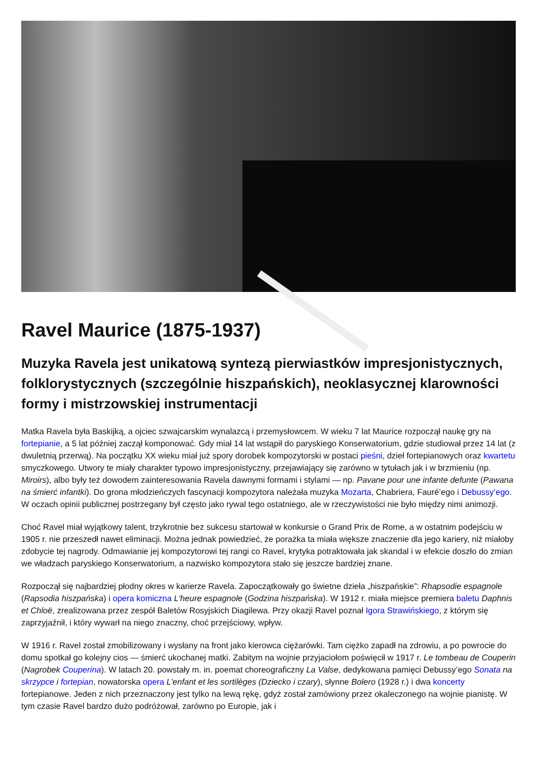Ravel Maurice (1875-1937)
Muzyka Ravela jest unikatową syntezą pierwiastków impresjonistycznych, folklorystycznych (szczególnie hiszpańskich), neoklasycznej klarowności formy i mistrzowskiej instrumentacji
Matka Ravela była Baskijką, a ojciec szwajcarskim wynalazcą i przemysłowcem. W wieku 7 lat Maurice rozpoczął naukę gry na fortepianie, a 5 lat później zaczął komponować. Gdy miał 14 lat wstąpił do paryskiego Konserwatorium, gdzie studiował przez 14 lat (z dwuletnią przerwą). Na początku XX wieku miał już spory dorobek kompozytorski w postaci pieśni, dzieł fortepianowych oraz kwartetu smyczkowego. Utwory te miały charakter typowo impresjonistyczny, przejawiający się zarówno w tytułach jak i w brzmieniu (np. Miroirs), albo były też dowodem zainteresowania Ravela dawnymi formami i stylami — np. Pavane pour une infante defunte (Pawana na śmierć infantki). Do grona młodzieńczych fascynacji kompozytora należała muzyka Mozarta, Chabriera, Fauré’ego i Debussy’ego. W oczach opinii publicznej postrzegany był często jako rywal tego ostatniego, ale w rzeczywistości nie było między nimi animozji.
Choć Ravel miał wyjątkowy talent, trzykrotnie bez sukcesu startował w konkursie o Grand Prix de Rome, a w ostatnim podejściu w 1905 r. nie przeszedł nawet eliminacji. Można jednak powiedzieć, że porażka ta miała większe znaczenie dla jego kariery, niż miałoby zdobycie tej nagrody. Odmawianie jej kompozytorowi tej rangi co Ravel, krytyka potraktowała jak skandal i w efekcie doszło do zmian we władzach paryskiego Konserwatorium, a nazwisko kompozytora stało się jeszcze bardziej znane.
Rozpoczął się najbardziej płodny okres w karierze Ravela. Zapoczątkowały go świetne dzieła „hiszpańskie”: Rhapsodie espagnole (Rapsodia hiszpańska) i opera komiczna L'heure espagnole (Godzina hiszpańska). W 1912 r. miała miejsce premiera baletu Daphnis et Chloë, zrealizowana przez zespół Baletów Rosyjskich Diagilewa. Przy okazji Ravel poznał Igora Strawińskiego, z którym się zaprzyjaźnił, i który wywarł na niego znaczny, choć przejściowy, wpływ.
W 1916 r. Ravel został zmobilizowany i wysłany na front jako kierowca ciężarówki. Tam ciężko zapadł na zdrowiu, a po powrocie do domu spotkał go kolejny cios — śmierć ukochanej matki. Zabitym na wojnie przyjaciołom poświęcił w 1917 r. Le tombeau de Couperin (Nagrobek Couperina). W latach 20. powstały m. in. poemat choreograficzny La Valse, dedykowana pamięci Debussy’ego Sonata na skrzypce i fortepian, nowatorska opera L’enfant et les sortilèges (Dziecko i czary), słynne Bolero (1928 r.) i dwa koncerty fortepianowe. Jeden z nich przeznaczony jest tylko na lewą rękę, gdyż został zamówiony przez okaleczonego na wojnie pianistę. W tym czasie Ravel bardzo dużo podróżował, zarówno po Europie, jak i